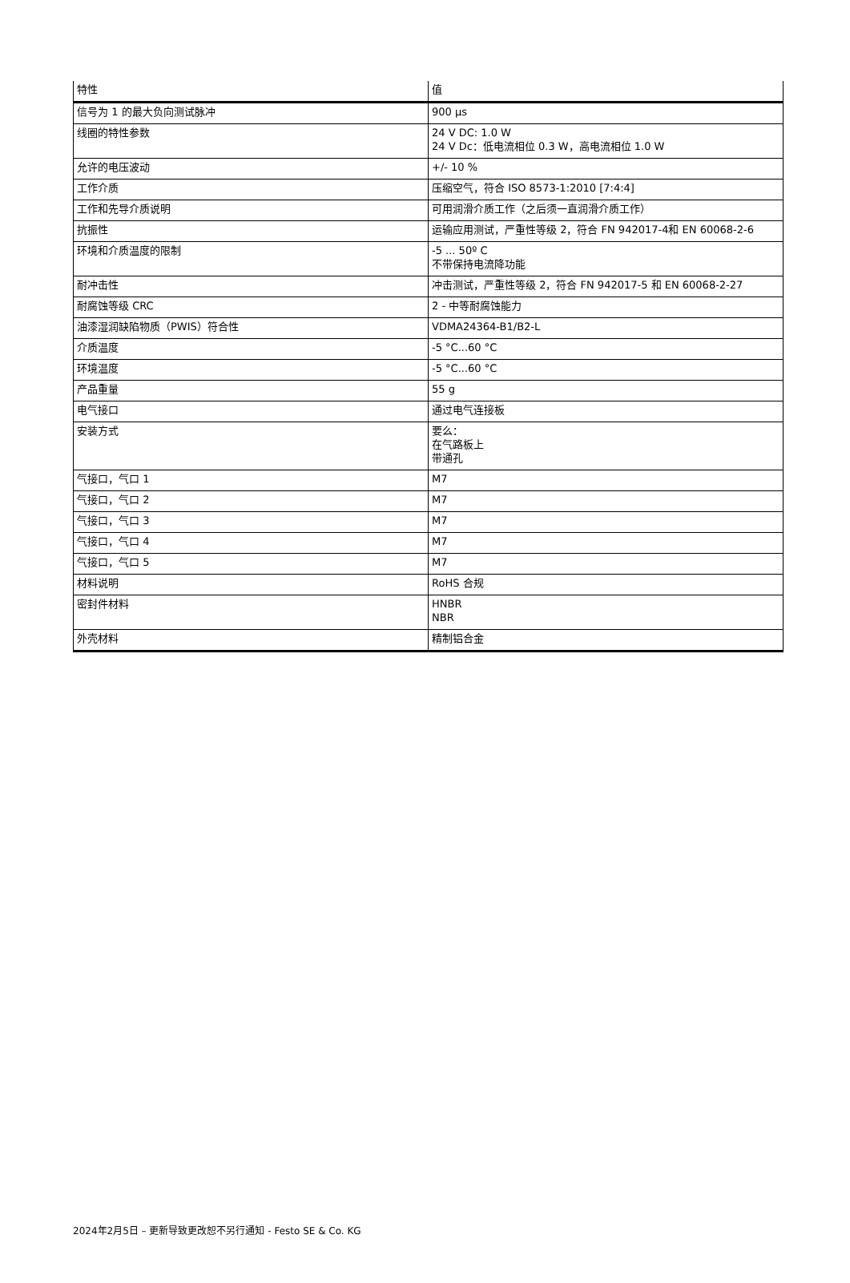| 特性 | 值 |
| --- | --- |
| 信号为 1 的最大负向测试脉冲 | 900 µs |
| 线圈的特性参数 | 24 V DC: 1.0 W 24 V Dc：低电流相位 0.3 W，高电流相位 1.0 W |
| 允许的电压波动 | +/- 10 % |
| 工作介质 | 压缩空气，符合 ISO 8573-1:2010 [7:4:4] |
| 工作和先导介质说明 | 可用润滑介质工作（之后须一直润滑介质工作） |
| 抗振性 | 运输应用测试，严重性等级 2，符合 FN 942017-4和 EN 60068-2-6 |
| 环境和介质温度的限制 | -5 ... 50º C 不带保持电流降功能 |
| 耐冲击性 | 冲击测试，严重性等级 2，符合 FN 942017-5 和 EN 60068-2-27 |
| 耐腐蚀等级 CRC | 2 - 中等耐腐蚀能力 |
| 油漆湿润缺陷物质（PWIS）符合性 | VDMA24364-B1/B2-L |
| 介质温度 | -5 °C...60 °C |
| 环境温度 | -5 °C...60 °C |
| 产品重量 | 55 g |
| 电气接口 | 通过电气连接板 |
| 安装方式 | 要么： 在气路板上 带通孔 |
| 气接口，气口 1 | M7 |
| 气接口，气口 2 | M7 |
| 气接口，气口 3 | M7 |
| 气接口，气口 4 | M7 |
| 气接口，气口 5 | M7 |
| 材料说明 | RoHS 合规 |
| 密封件材料 | HNBR NBR |
| 外壳材料 | 精制铝合金 |
2024年2月5日 – 更新导致更改恕不另行通知 - Festo SE & Co. KG